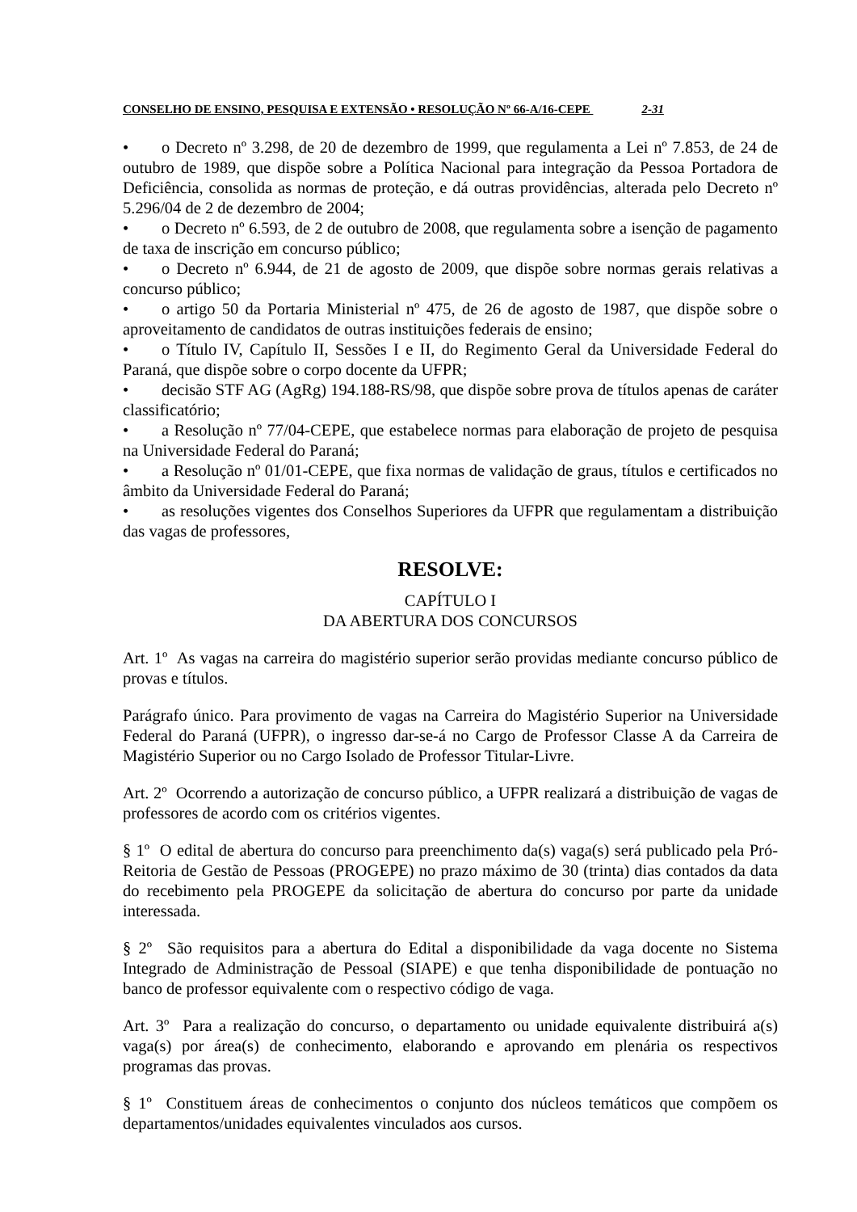CONSELHO DE ENSINO, PESQUISA E EXTENSÃO • RESOLUÇÃO Nº 66-A/16-CEPE 2-31
• o Decreto nº 3.298, de 20 de dezembro de 1999, que regulamenta a Lei nº 7.853, de 24 de outubro de 1989, que dispõe sobre a Política Nacional para integração da Pessoa Portadora de Deficiência, consolida as normas de proteção, e dá outras providências, alterada pelo Decreto nº 5.296/04 de 2 de dezembro de 2004;
• o Decreto nº 6.593, de 2 de outubro de 2008, que regulamenta sobre a isenção de pagamento de taxa de inscrição em concurso público;
• o Decreto nº 6.944, de 21 de agosto de 2009, que dispõe sobre normas gerais relativas a concurso público;
• o artigo 50 da Portaria Ministerial nº 475, de 26 de agosto de 1987, que dispõe sobre o aproveitamento de candidatos de outras instituições federais de ensino;
• o Título IV, Capítulo II, Sessões I e II, do Regimento Geral da Universidade Federal do Paraná, que dispõe sobre o corpo docente da UFPR;
• decisão STF AG (AgRg) 194.188-RS/98, que dispõe sobre prova de títulos apenas de caráter classificatório;
• a Resolução nº 77/04-CEPE, que estabelece normas para elaboração de projeto de pesquisa na Universidade Federal do Paraná;
• a Resolução nº 01/01-CEPE, que fixa normas de validação de graus, títulos e certificados no âmbito da Universidade Federal do Paraná;
• as resoluções vigentes dos Conselhos Superiores da UFPR que regulamentam a distribuição das vagas de professores,
RESOLVE:
CAPÍTULO I
DA ABERTURA DOS CONCURSOS
Art. 1º As vagas na carreira do magistério superior serão providas mediante concurso público de provas e títulos.
Parágrafo único. Para provimento de vagas na Carreira do Magistério Superior na Universidade Federal do Paraná (UFPR), o ingresso dar-se-á no Cargo de Professor Classe A da Carreira de Magistério Superior ou no Cargo Isolado de Professor Titular-Livre.
Art. 2º Ocorrendo a autorização de concurso público, a UFPR realizará a distribuição de vagas de professores de acordo com os critérios vigentes.
§ 1º O edital de abertura do concurso para preenchimento da(s) vaga(s) será publicado pela Pró-Reitoria de Gestão de Pessoas (PROGEPE) no prazo máximo de 30 (trinta) dias contados da data do recebimento pela PROGEPE da solicitação de abertura do concurso por parte da unidade interessada.
§ 2º São requisitos para a abertura do Edital a disponibilidade da vaga docente no Sistema Integrado de Administração de Pessoal (SIAPE) e que tenha disponibilidade de pontuação no banco de professor equivalente com o respectivo código de vaga.
Art. 3º Para a realização do concurso, o departamento ou unidade equivalente distribuirá a(s) vaga(s) por área(s) de conhecimento, elaborando e aprovando em plenária os respectivos programas das provas.
§ 1º Constituem áreas de conhecimentos o conjunto dos núcleos temáticos que compõem os departamentos/unidades equivalentes vinculados aos cursos.